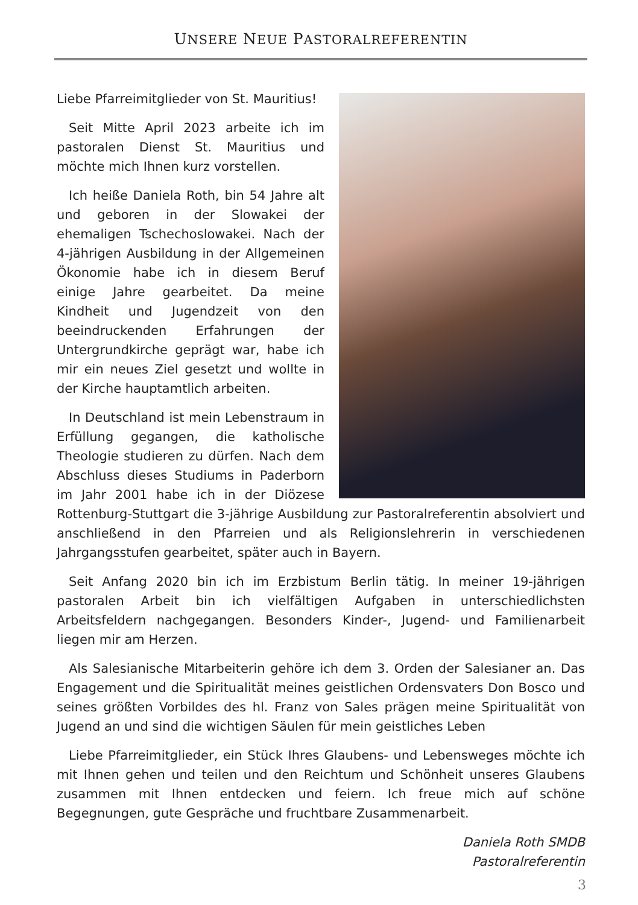UNSERE NEUE PASTORALREFERENTIN
Liebe Pfarreimitglieder von St. Mauritius!
Seit Mitte April 2023 arbeite ich im pastoralen Dienst St. Mauritius und möchte mich Ihnen kurz vorstellen.
Ich heiße Daniela Roth, bin 54 Jahre alt und geboren in der Slowakei der ehemaligen Tschechoslowakei. Nach der 4-jährigen Ausbildung in der Allgemeinen Ökonomie habe ich in diesem Beruf einige Jahre gearbeitet. Da meine Kindheit und Jugendzeit von den beeindruckenden Erfahrungen der Untergrundkirche geprägt war, habe ich mir ein neues Ziel gesetzt und wollte in der Kirche hauptamtlich arbeiten.
In Deutschland ist mein Lebenstraum in Erfüllung gegangen, die katholische Theologie studieren zu dürfen. Nach dem Abschluss dieses Studiums in Paderborn im Jahr 2001 habe ich in der Diözese Rottenburg-Stuttgart die 3-jährige Ausbildung zur Pastoralreferentin absolviert und anschließend in den Pfarreien und als Religionslehrerin in verschiedenen Jahrgangsstufen gearbeitet, später auch in Bayern.
Seit Anfang 2020 bin ich im Erzbistum Berlin tätig. In meiner 19-jährigen pastoralen Arbeit bin ich vielfältigen Aufgaben in unterschiedlichsten Arbeitsfeldern nachgegangen. Besonders Kinder-, Jugend- und Familienarbeit liegen mir am Herzen.
Als Salesianische Mitarbeiterin gehöre ich dem 3. Orden der Salesianer an. Das Engagement und die Spiritualität meines geistlichen Ordensvaters Don Bosco und seines größten Vorbildes des hl. Franz von Sales prägen meine Spiritualität von Jugend an und sind die wichtigen Säulen für mein geistliches Leben
Liebe Pfarreimitglieder, ein Stück Ihres Glaubens- und Lebensweges möchte ich mit Ihnen gehen und teilen und den Reichtum und Schönheit unseres Glaubens zusammen mit Ihnen entdecken und feiern. Ich freue mich auf schöne Begegnungen, gute Gespräche und fruchtbare Zusammenarbeit.
Daniela Roth SMDB
Pastoralreferentin
3